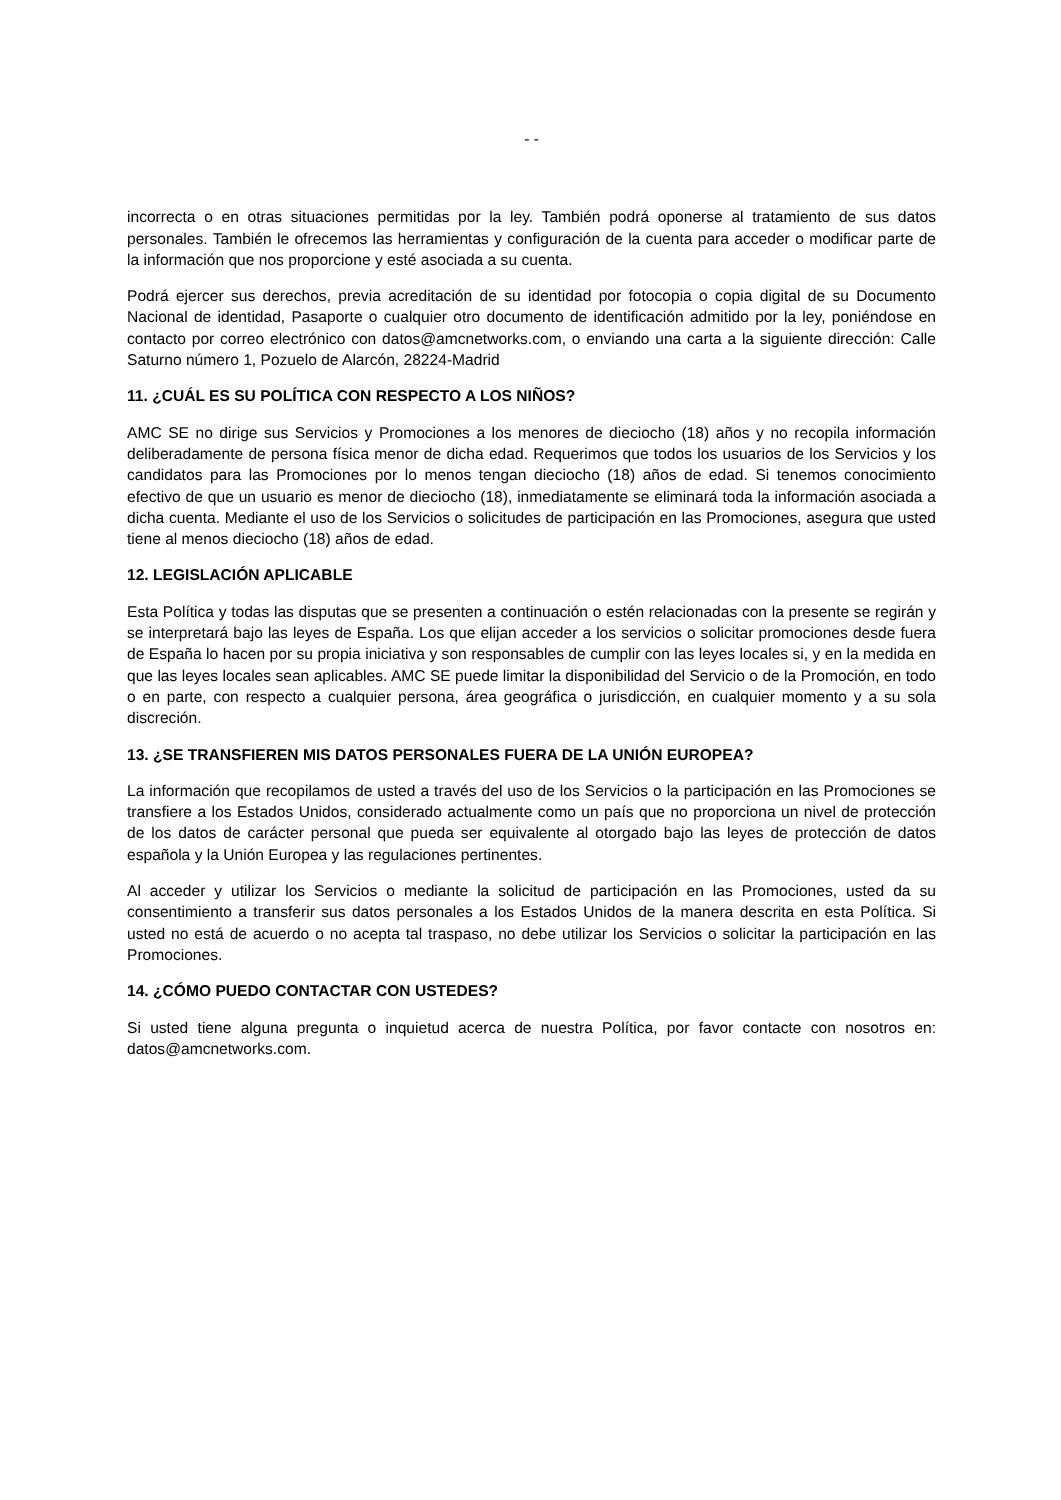- -
incorrecta o en otras situaciones permitidas por la ley. También podrá oponerse al tratamiento de sus datos personales. También le ofrecemos las herramientas y configuración de la cuenta para acceder o modificar parte de la información que nos proporcione y esté asociada a su cuenta.
Podrá ejercer sus derechos, previa acreditación de su identidad por fotocopia o copia digital de su Documento Nacional de identidad, Pasaporte o cualquier otro documento de identificación admitido por la ley, poniéndose en contacto por correo electrónico con datos@amcnetworks.com, o enviando una carta a la siguiente dirección: Calle Saturno número 1, Pozuelo de Alarcón, 28224-Madrid
11. ¿CUÁL ES SU POLÍTICA CON RESPECTO A LOS NIÑOS?
AMC SE no dirige sus Servicios y Promociones a los menores de dieciocho (18) años y no recopila información deliberadamente de persona física menor de dicha edad. Requerimos que todos los usuarios de los Servicios y los candidatos para las Promociones por lo menos tengan dieciocho (18) años de edad. Si tenemos conocimiento efectivo de que un usuario es menor de dieciocho (18), inmediatamente se eliminará toda la información asociada a dicha cuenta. Mediante el uso de los Servicios o solicitudes de participación en las Promociones, asegura que usted tiene al menos dieciocho (18) años de edad.
12. LEGISLACIÓN APLICABLE
Esta Política y todas las disputas que se presenten a continuación o estén relacionadas con la presente se regirán y se interpretará bajo las leyes de España. Los que elijan acceder a los servicios o solicitar promociones desde fuera de España lo hacen por su propia iniciativa y son responsables de cumplir con las leyes locales si, y en la medida en que las leyes locales sean aplicables. AMC SE puede limitar la disponibilidad del Servicio o de la Promoción, en todo o en parte, con respecto a cualquier persona, área geográfica o jurisdicción, en cualquier momento y a su sola discreción.
13. ¿SE TRANSFIEREN MIS DATOS PERSONALES FUERA DE LA UNIÓN EUROPEA?
La información que recopilamos de usted a través del uso de los Servicios o la participación en las Promociones se transfiere a los Estados Unidos, considerado actualmente como un país que no proporciona un nivel de protección de los datos de carácter personal que pueda ser equivalente al otorgado bajo las leyes de protección de datos española y la Unión Europea y las regulaciones pertinentes.
Al acceder y utilizar los Servicios o mediante la solicitud de participación en las Promociones, usted da su consentimiento a transferir sus datos personales a los Estados Unidos de la manera descrita en esta Política. Si usted no está de acuerdo o no acepta tal traspaso, no debe utilizar los Servicios o solicitar la participación en las Promociones.
14. ¿CÓMO PUEDO CONTACTAR CON USTEDES?
Si usted tiene alguna pregunta o inquietud acerca de nuestra Política, por favor contacte con nosotros en: datos@amcnetworks.com.